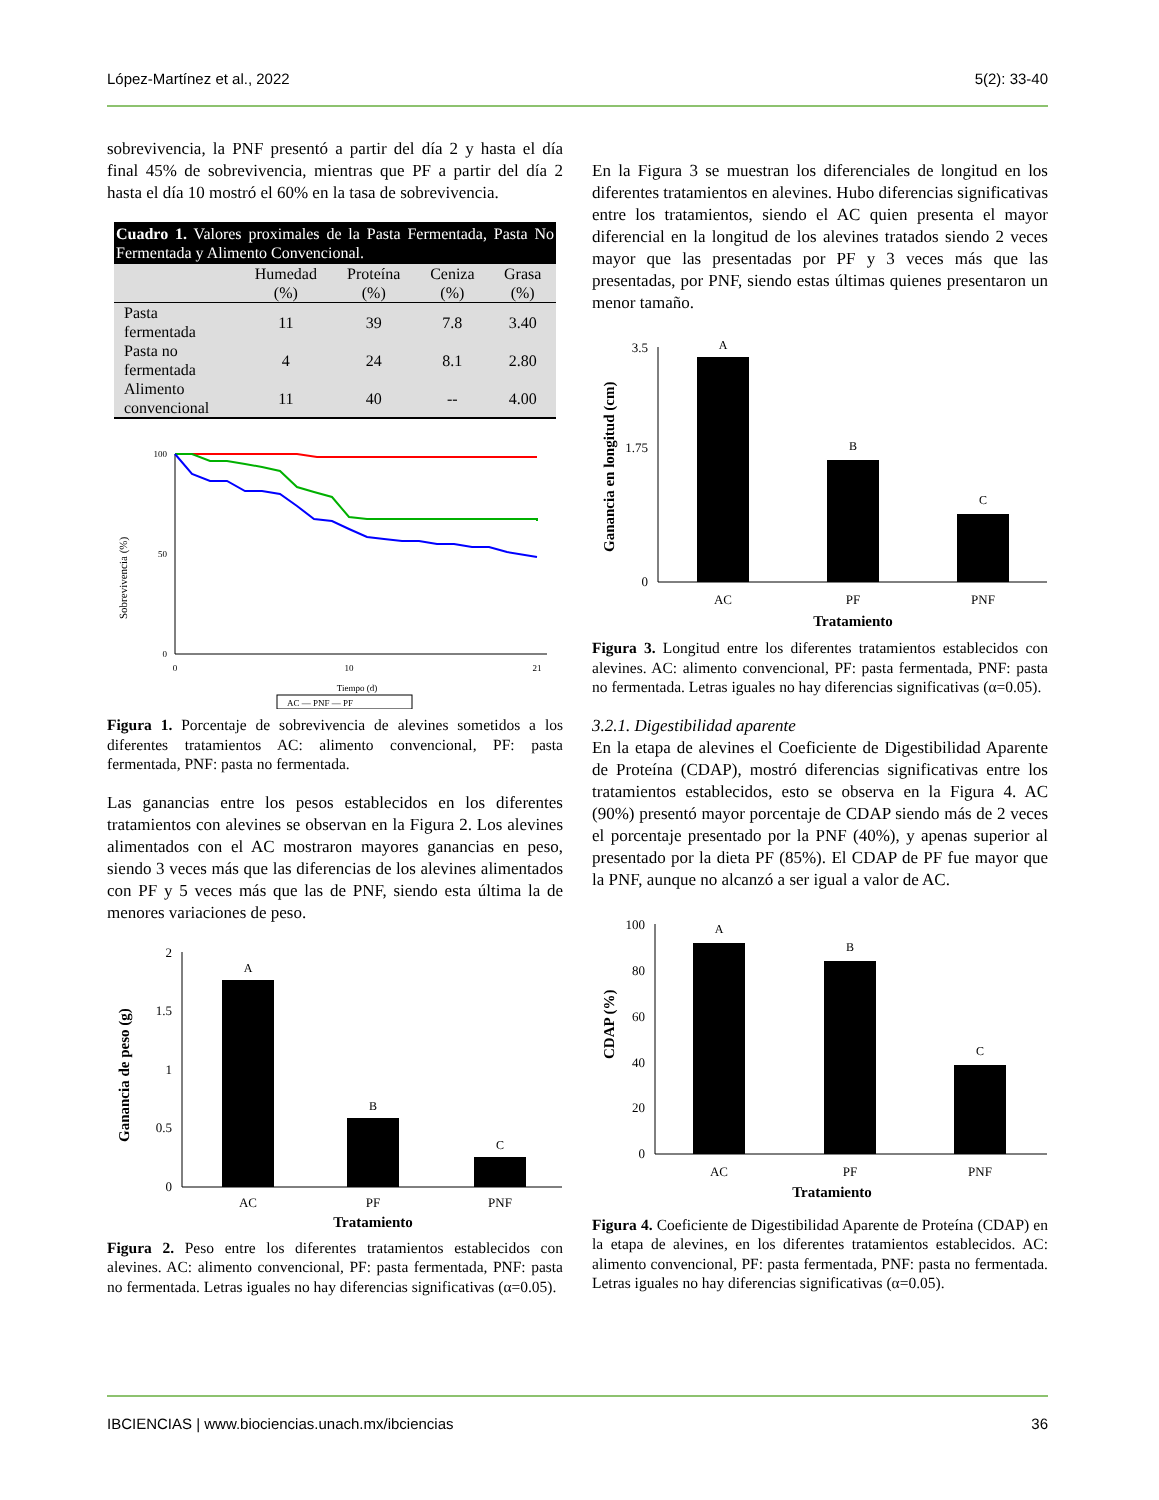López-Martínez et al., 2022 5(2): 33-40
sobrevivencia, la PNF presentó a partir del día 2 y hasta el día final 45% de sobrevivencia, mientras que PF a partir del día 2 hasta el día 10 mostró el 60% en la tasa de sobrevivencia.
| Cuadro 1. Valores proximales de la Pasta Fermentada, Pasta No Fermentada y Alimento Convencional. | | | | |
| --- | --- | --- | --- | --- |
| | Humedad (%) | Proteína (%) | Ceniza (%) | Grasa (%) |
| Pasta fermentada | 11 | 39 | 7.8 | 3.40 |
| Pasta no fermentada | 4 | 24 | 8.1 | 2.80 |
| Alimento convencional | 11 | 40 | -- | 4.00 |
Sobrevivencia (%)
100
50
0
0
10
21
Tiempo (d)
AC — PNF — PF
Figura 1. Porcentaje de sobrevivencia de alevines sometidos a los diferentes tratamientos AC: alimento convencional, PF: pasta fermentada, PNF: pasta no fermentada.
Las ganancias entre los pesos establecidos en los diferentes tratamientos con alevines se observan en la Figura 2. Los alevines alimentados con el AC mostraron mayores ganancias en peso, siendo 3 veces más que las diferencias de los alevines alimentados con PF y 5 veces más que las de PNF, siendo esta última la de menores variaciones de peso.
Ganancia de peso (g)
2
1.5
1
0.5
0
A
B
C
AC
PF
PNF
Tratamiento
Figura 2. Peso entre los diferentes tratamientos establecidos con alevines. AC: alimento convencional, PF: pasta fermentada, PNF: pasta no fermentada. Letras iguales no hay diferencias significativas (α=0.05).
En la Figura 3 se muestran los diferenciales de longitud en los diferentes tratamientos en alevines. Hubo diferencias significativas entre los tratamientos, siendo el AC quien presenta el mayor diferencial en la longitud de los alevines tratados siendo 2 veces mayor que las presentadas por PF y 3 veces más que las presentadas, por PNF, siendo estas últimas quienes presentaron un menor tamaño.
Ganancia en longitud (cm)
3.5
1.75
0
A
B
C
AC
PF
PNF
Tratamiento
Figura 3. Longitud entre los diferentes tratamientos establecidos con alevines. AC: alimento convencional, PF: pasta fermentada, PNF: pasta no fermentada. Letras iguales no hay diferencias significativas (α=0.05).
3.2.1. Digestibilidad aparente
En la etapa de alevines el Coeficiente de Digestibilidad Aparente de Proteína (CDAP), mostró diferencias significativas entre los tratamientos establecidos, esto se observa en la Figura 4. AC (90%) presentó mayor porcentaje de CDAP siendo más de 2 veces el porcentaje presentado por la PNF (40%), y apenas superior al presentado por la dieta PF (85%). El CDAP de PF fue mayor que la PNF, aunque no alcanzó a ser igual a valor de AC.
CDAP (%)
100
80
60
40
20
0
A
B
C
AC
PF
PNF
Tratamiento
Figura 4. Coeficiente de Digestibilidad Aparente de Proteína (CDAP) en la etapa de alevines, en los diferentes tratamientos establecidos. AC: alimento convencional, PF: pasta fermentada, PNF: pasta no fermentada. Letras iguales no hay diferencias significativas (α=0.05).
IBCIENCIAS | www.biociencias.unach.mx/ibciencias 36